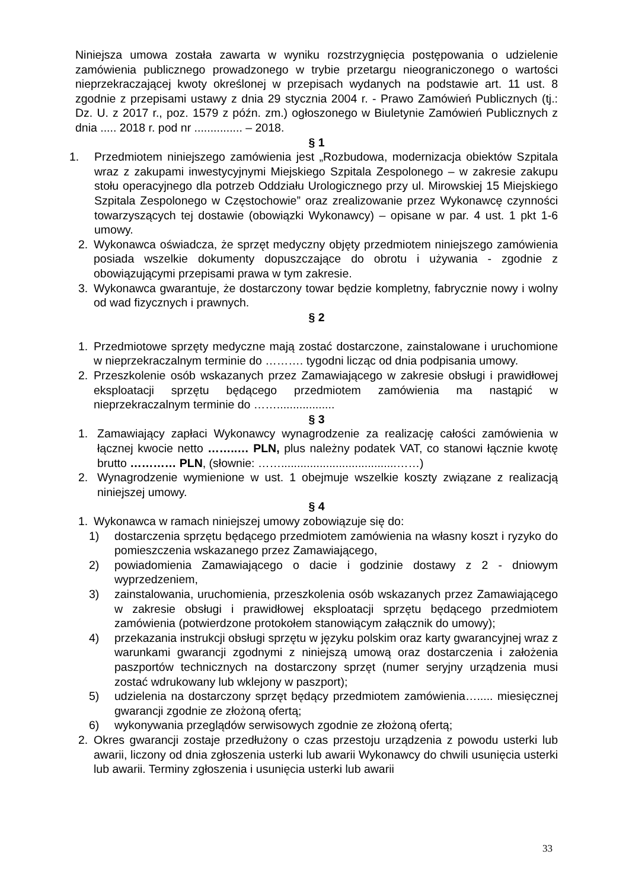Niniejsza umowa została zawarta w wyniku rozstrzygnięcia postępowania o udzielenie zamówienia publicznego prowadzonego w trybie przetargu nieograniczonego o wartości nieprzekraczającej kwoty określonej w przepisach wydanych na podstawie art. 11 ust. 8 zgodnie z przepisami ustawy z dnia 29 stycznia 2004 r. - Prawo Zamówień Publicznych (tj.: Dz. U. z 2017 r., poz. 1579 z późn. zm.) ogłoszonego w Biuletynie Zamówień Publicznych z dnia ..... 2018 r. pod nr ............... – 2018.
§ 1
1. Przedmiotem niniejszego zamówienia jest „Rozbudowa, modernizacja obiektów Szpitala wraz z zakupami inwestycyjnymi Miejskiego Szpitala Zespolonego – w zakresie zakupu stołu operacyjnego dla potrzeb Oddziału Urologicznego przy ul. Mirowskiej 15 Miejskiego Szpitala Zespolonego w Częstochowie” oraz zrealizowanie przez Wykonawcę czynności towarzyszących tej dostawie (obowiązki Wykonawcy) – opisane w par. 4 ust. 1 pkt 1-6 umowy.
2. Wykonawca oświadcza, że sprzęt medyczny objęty przedmiotem niniejszego zamówienia posiada wszelkie dokumenty dopuszczające do obrotu i używania - zgodnie z obowiązującymi przepisami prawa w tym zakresie.
3. Wykonawca gwarantuje, że dostarczony towar będzie kompletny, fabrycznie nowy i wolny od wad fizycznych i prawnych.
§ 2
1. Przedmiotowe sprzęty medyczne mają zostać dostarczone, zainstalowane i uruchomione w nieprzekraczalnym terminie do ………. tygodni licząc od dnia podpisania umowy.
2. Przeszkolenie osób wskazanych przez Zamawiającego w zakresie obsługi i prawidłowej eksploatacji sprzętu będącego przedmiotem zamówienia ma nastąpić w nieprzekraczalnym terminie do ……..................
§ 3
1. Zamawiający zapłaci Wykonawcy wynagrodzenie za realizację całości zamówienia w łącznej kwocie netto ……..… PLN, plus należny podatek VAT, co stanowi łącznie kwotę brutto ………… PLN, (słownie: ……....................................……)
2. Wynagrodzenie wymienione w ust. 1 obejmuje wszelkie koszty związane z realizacją niniejszej umowy.
§ 4
1. Wykonawca w ramach niniejszej umowy zobowiązuje się do:
1) dostarczenia sprzętu będącego przedmiotem zamówienia na własny koszt i ryzyko do pomieszczenia wskazanego przez Zamawiającego,
2) powiadomienia Zamawiającego o dacie i godzinie dostawy z 2 - dniowym wyprzedzeniem,
3) zainstalowania, uruchomienia, przeszkolenia osób wskazanych przez Zamawiającego w zakresie obsługi i prawidłowej eksploatacji sprzętu będącego przedmiotem zamówienia (potwierdzone protokołem stanowiącym załącznik do umowy);
4) przekazania instrukcji obsługi sprzętu w języku polskim oraz karty gwarancyjnej wraz z warunkami gwarancji zgodnymi z niniejszą umową oraz dostarczenia i założenia paszportów technicznych na dostarczony sprzęt (numer seryjny urządzenia musi zostać wdrukowany lub wklejony w paszport);
5) udzielenia na dostarczony sprzęt będący przedmiotem zamówienia…..... miesięcznej gwarancji zgodnie ze złożoną ofertą;
6) wykonywania przeglądów serwisowych zgodnie ze złożoną ofertą;
2. Okres gwarancji zostaje przedłużony o czas przestoju urządzenia z powodu usterki lub awarii, liczony od dnia zgłoszenia usterki lub awarii Wykonawcy do chwili usunięcia usterki lub awarii. Terminy zgłoszenia i usunięcia usterki lub awarii
33